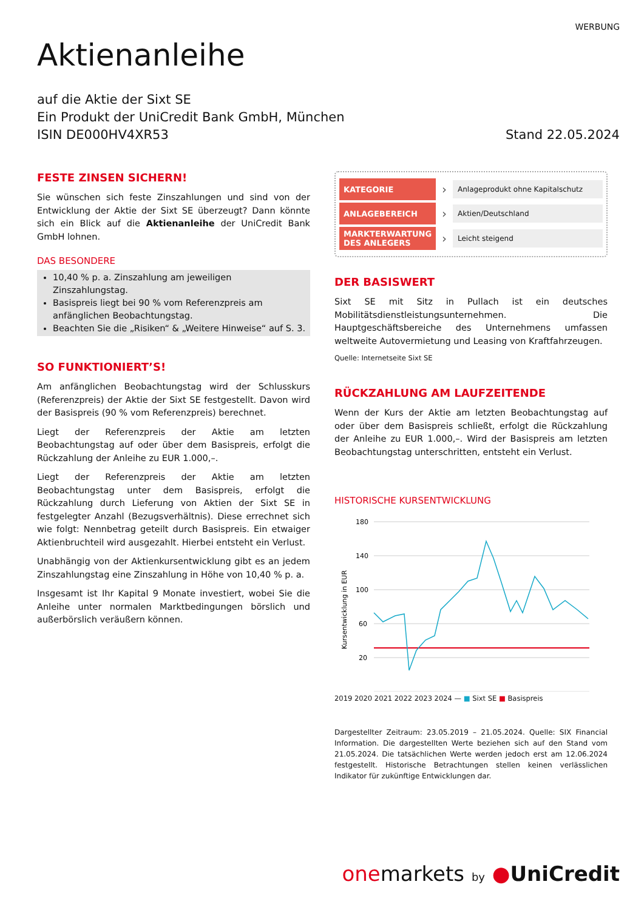WERBUNG
Aktienanleihe
auf die Aktie der Sixt SE
Ein Produkt der UniCredit Bank GmbH, München
ISIN DE000HV4XR53
Stand 22.05.2024
FESTE ZINSEN SICHERN!
Sie wünschen sich feste Zinszahlungen und sind von der Entwicklung der Aktie der Sixt SE überzeugt? Dann könnte sich ein Blick auf die Aktienanleihe der UniCredit Bank GmbH lohnen.
DAS BESONDERE
10,40 % p. a. Zinszahlung am jeweiligen Zinszahlungstag.
Basispreis liegt bei 90 % vom Referenzpreis am anfänglichen Beobachtungstag.
Beachten Sie die „Risiken“ & „Weitere Hinweise“ auf S. 3.
SO FUNKTIONIERT’S!
Am anfänglichen Beobachtungstag wird der Schlusskurs (Referenzpreis) der Aktie der Sixt SE festgestellt. Davon wird der Basispreis (90 % vom Referenzpreis) berechnet.
Liegt der Referenzpreis der Aktie am letzten Beobachtungstag auf oder über dem Basispreis, erfolgt die Rückzahlung der Anleihe zu EUR 1.000,–.
Liegt der Referenzpreis der Aktie am letzten Beobachtungstag unter dem Basispreis, erfolgt die Rückzahlung durch Lieferung von Aktien der Sixt SE in festgelegter Anzahl (Bezugsverhältnis). Diese errechnet sich wie folgt: Nennbetrag geteilt durch Basispreis. Ein etwaiger Aktienbruchteil wird ausgezahlt. Hierbei entsteht ein Verlust.
Unabhängig von der Aktienkursentwicklung gibt es an jedem Zinszahlungstag eine Zinszahlung in Höhe von 10,40 % p. a.
Insgesamt ist Ihr Kapital 9 Monate investiert, wobei Sie die Anleihe unter normalen Marktbedingungen börslich und außerbörslich veräußern können.
KATEGORIE
›
Anlageprodukt ohne Kapitalschutz
ANLAGEBEREICH
›
Aktien/Deutschland
MARKTERWARTUNG DES ANLEGERS
›
Leicht steigend
DER BASISWERT
Sixt SE mit Sitz in Pullach ist ein deutsches Mobilitätsdienstleistungsunternehmen. Die Hauptgeschäftsbereiche des Unternehmens umfassen weltweite Autovermietung und Leasing von Kraftfahrzeugen.
Quelle: Internetseite Sixt SE
RÜCKZAHLUNG AM LAUFZEITENDE
Wenn der Kurs der Aktie am letzten Beobachtungstag auf oder über dem Basispreis schließt, erfolgt die Rückzahlung der Anleihe zu EUR 1.000,–. Wird der Basispreis am letzten Beobachtungstag unterschritten, entsteht ein Verlust.
HISTORISCHE KURSENTWICKLUNG
Kursentwicklung in EUR
180
140
100
60
20
2019 2020 2021 2022 2023 2024 — ■ Sixt SE ■ Basispreis
Dargestellter Zeitraum: 23.05.2019 – 21.05.2024. Quelle: SIX Financial Information. Die dargestellten Werte beziehen sich auf den Stand vom 21.05.2024. Die tatsächlichen Werte werden jedoch erst am 12.06.2024 festgestellt. Historische Betrachtungen stellen keinen verlässlichen Indikator für zukünftige Entwicklungen dar.
one markets by ●UniCredit